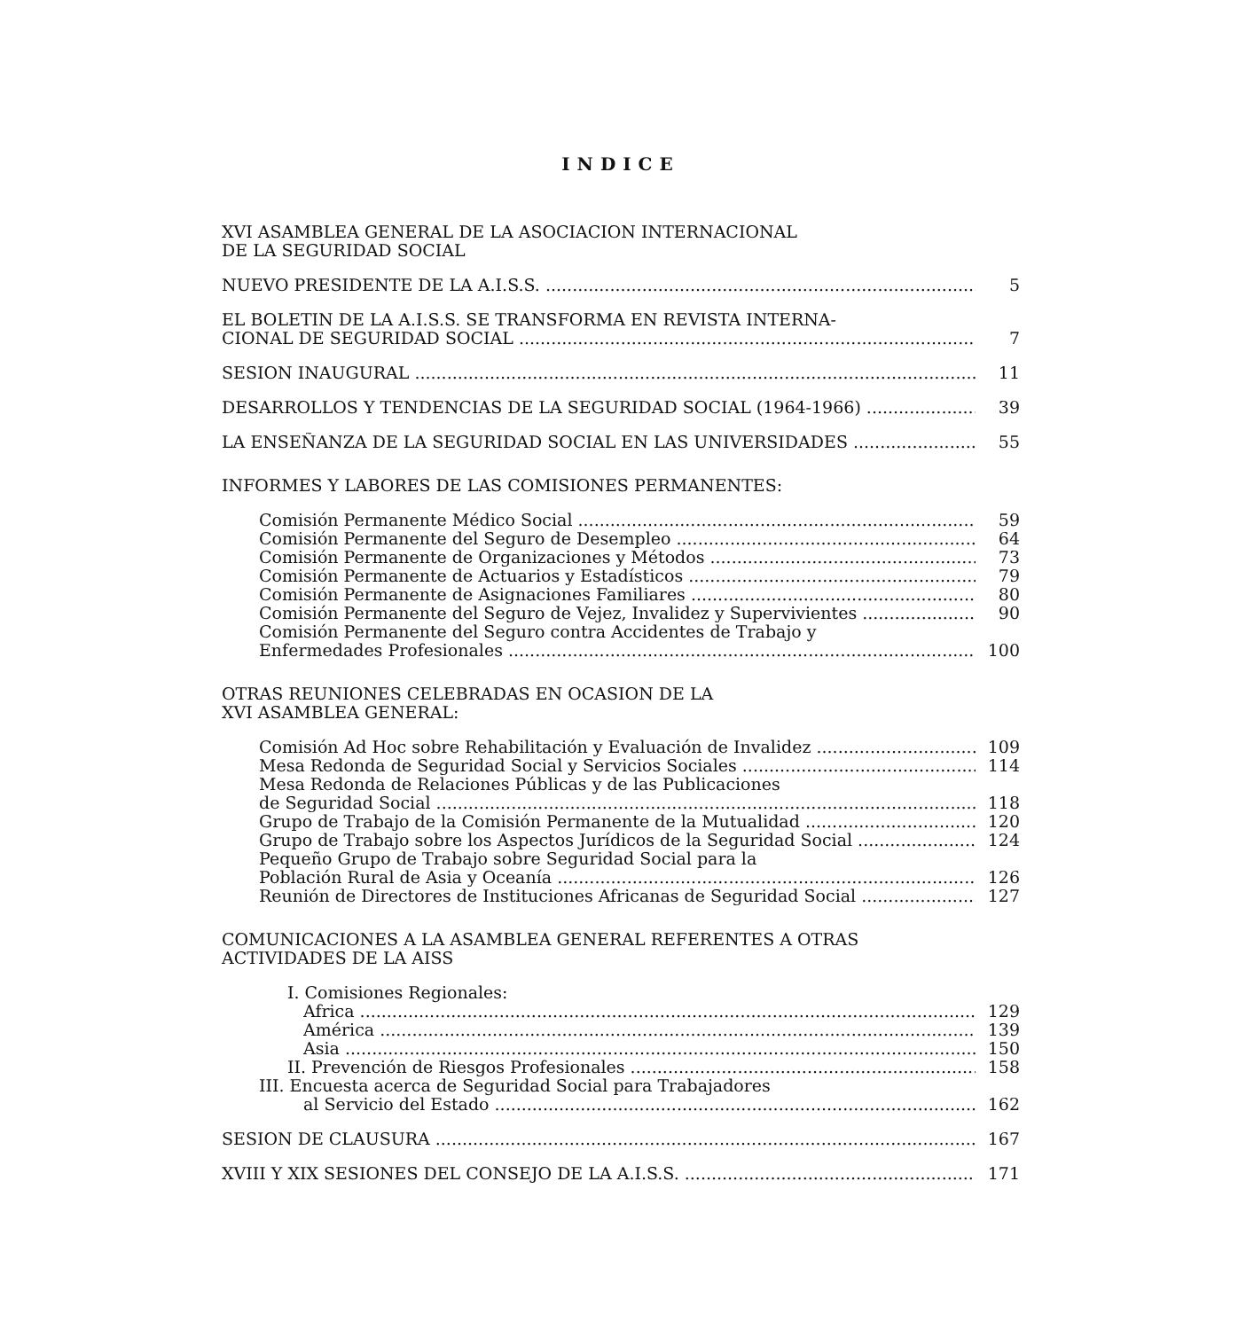INDICE
XVI ASAMBLEA GENERAL DE LA ASOCIACION INTERNACIONAL
DE LA SEGURIDAD SOCIAL
NUEVO PRESIDENTE DE LA A.I.S.S. 5
EL BOLETIN DE LA A.I.S.S. SE TRANSFORMA EN REVISTA INTERNA-
CIONAL DE SEGURIDAD SOCIAL 7
SESION INAUGURAL 11
DESARROLLOS Y TENDENCIAS DE LA SEGURIDAD SOCIAL (1964-1966) 39
LA ENSEÑANZA DE LA SEGURIDAD SOCIAL EN LAS UNIVERSIDADES 55
INFORMES Y LABORES DE LAS COMISIONES PERMANENTES:
Comisión Permanente Médico Social 59
Comisión Permanente del Seguro de Desempleo 64
Comisión Permanente de Organizaciones y Métodos 73
Comisión Permanente de Actuarios y Estadísticos 79
Comisión Permanente de Asignaciones Familiares 80
Comisión Permanente del Seguro de Vejez, Invalidez y Supervivientes 90
Comisión Permanente del Seguro contra Accidentes de Trabajo y
Enfermedades Profesionales 100
OTRAS REUNIONES CELEBRADAS EN OCASION DE LA
XVI ASAMBLEA GENERAL:
Comisión Ad Hoc sobre Rehabilitación y Evaluación de Invalidez 109
Mesa Redonda de Seguridad Social y Servicios Sociales 114
Mesa Redonda de Relaciones Públicas y de las Publicaciones
de Seguridad Social 118
Grupo de Trabajo de la Comisión Permanente de la Mutualidad 120
Grupo de Trabajo sobre los Aspectos Jurídicos de la Seguridad Social 124
Pequeño Grupo de Trabajo sobre Seguridad Social para la
Población Rural de Asia y Oceanía 126
Reunión de Directores de Instituciones Africanas de Seguridad Social 127
COMUNICACIONES A LA ASAMBLEA GENERAL REFERENTES A OTRAS
ACTIVIDADES DE LA AISS
I. Comisiones Regionales:
Africa 129
América 139
Asia 150
II. Prevención de Riesgos Profesionales 158
III. Encuesta acerca de Seguridad Social para Trabajadores
al Servicio del Estado 162
SESION DE CLAUSURA 167
XVIII Y XIX SESIONES DEL CONSEJO DE LA A.I.S.S. 171